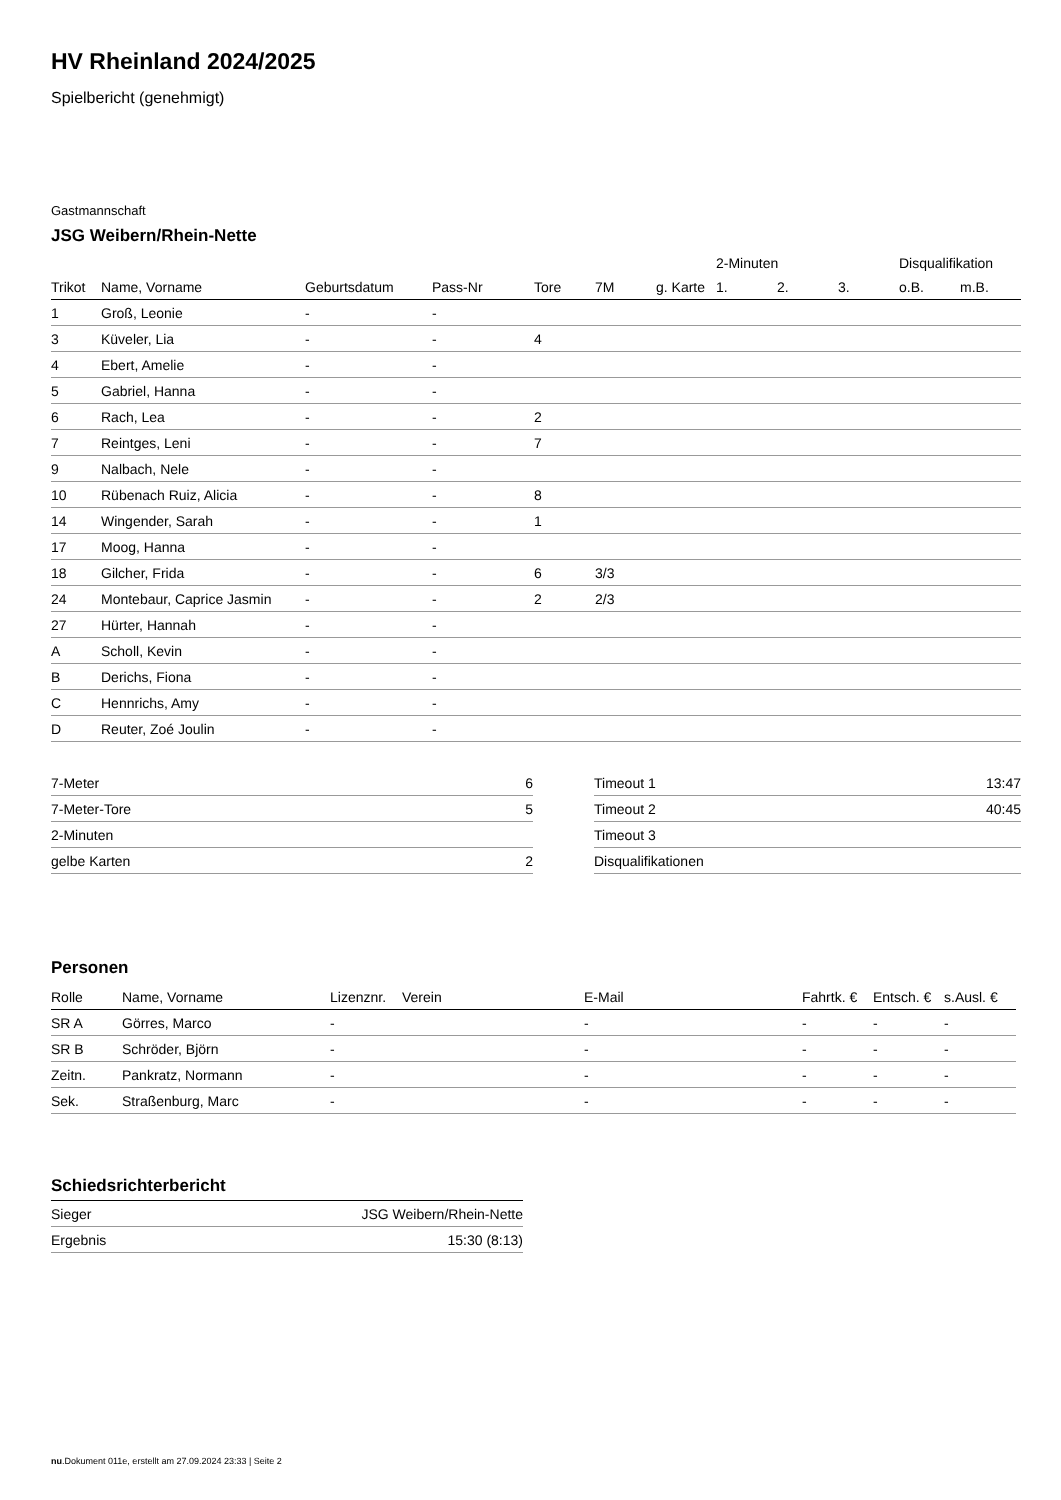HV Rheinland 2024/2025
Spielbericht (genehmigt)
Gastmannschaft
JSG Weibern/Rhein-Nette
| | | | | | | | 2-Minuten | | | Disqualifikation | |
| --- | --- | --- | --- | --- | --- | --- | --- | --- | --- | --- | --- |
| Trikot | Name, Vorname | Geburtsdatum | Pass-Nr | Tore | 7M | g. Karte | 1. | 2. | 3. | o.B. | m.B. |
| 1 | Groß, Leonie | - | - | | | | | | | | |
| 3 | Küveler, Lia | - | - | 4 | | | | | | | |
| 4 | Ebert, Amelie | - | - | | | | | | | | |
| 5 | Gabriel, Hanna | - | - | | | | | | | | |
| 6 | Rach, Lea | - | - | 2 | | | | | | | |
| 7 | Reintges, Leni | - | - | 7 | | | | | | | |
| 9 | Nalbach, Nele | - | - | | | | | | | | |
| 10 | Rübenach Ruiz, Alicia | - | - | 8 | | | | | | | |
| 14 | Wingender, Sarah | - | - | 1 | | | | | | | |
| 17 | Moog, Hanna | - | - | | | | | | | | |
| 18 | Gilcher, Frida | - | - | 6 | 3/3 | | | | | | |
| 24 | Montebaur, Caprice Jasmin | - | - | 2 | 2/3 | | | | | | |
| 27 | Hürter, Hannah | - | - | | | | | | | | |
| A | Scholl, Kevin | - | - | | | | | | | | |
| B | Derichs, Fiona | - | - | | | | | | | | |
| C | Hennrichs, Amy | - | - | | | | | | | | |
| D | Reuter, Zoé Joulin | - | - | | | | | | | | |
| 7-Meter | 6 |
| 7-Meter-Tore | 5 |
| 2-Minuten | |
| gelbe Karten | 2 |
| Timeout 1 | 13:47 |
| Timeout 2 | 40:45 |
| Timeout 3 | |
| Disqualifikationen | |
Personen
| Rolle | Name, Vorname | Lizenznr. | Verein | E-Mail | Fahrtk. € | Entsch. € | s.Ausl. € |
| --- | --- | --- | --- | --- | --- | --- | --- |
| SR A | Görres, Marco | - | | - | - | - | - |
| SR B | Schröder, Björn | - | | - | - | - | - |
| Zeitn. | Pankratz, Normann | - | | - | - | - | - |
| Sek. | Straßenburg, Marc | - | | - | - | - | - |
Schiedsrichterbericht
| Sieger | JSG Weibern/Rhein-Nette |
| Ergebnis | 15:30 (8:13) |
nu.Dokument 011e, erstellt am 27.09.2024 23:33 | Seite 2